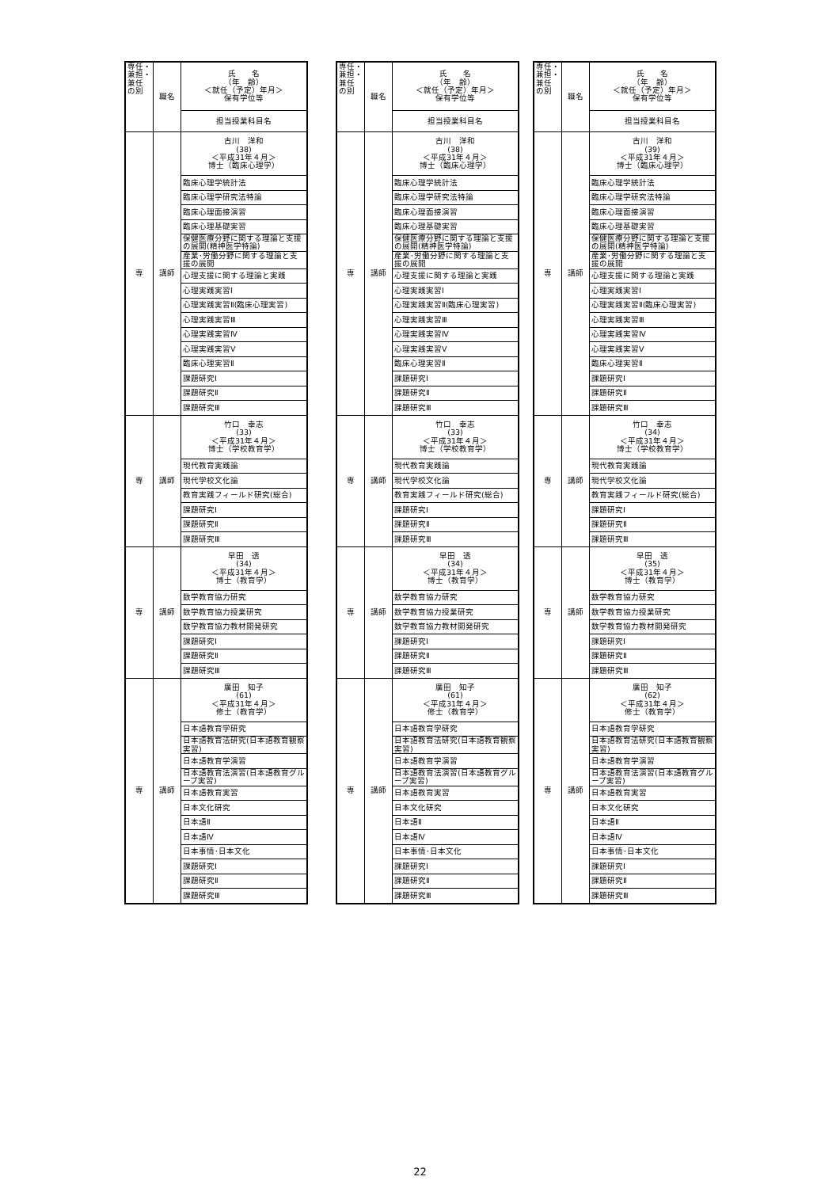| 専任・ 兼担・ 兼任 の別 | 職名 | 氏 名 （年 齢） ＜就任（予定）年月＞ 保有学位等 |
| | | 担当授業科目名 |
| 専 | 講師 | 古川 洋和 (38) ＜平成31年４月＞ 博士（臨床心理学） |
| | | 臨床心理学統計法 |
| | | 臨床心理学研究法特論 |
| | | 臨床心理面接演習 |
| | | 臨床心理基礎実習 |
| | | 保健医療分野に関する理論と支援の展開(精神医学特論) |
| | | 産業･労働分野に関する理論と支援の展開 |
| | | 心理支援に関する理論と実践 |
| | | 心理実践実習Ⅰ |
| | | 心理実践実習Ⅱ(臨床心理実習) |
| | | 心理実践実習Ⅲ |
| | | 心理実践実習Ⅳ |
| | | 心理実践実習Ⅴ |
| | | 臨床心理実習Ⅱ |
| | | 課題研究Ⅰ |
| | | 課題研究Ⅱ |
| | | 課題研究Ⅲ |
| 専 | 講師 | 竹口 幸志 (33) ＜平成31年４月＞ 博士（学校教育学） |
| | | 現代教育実践論 |
| | | 現代学校文化論 |
| | | 教育実践フィールド研究(総合) |
| | | 課題研究Ⅰ |
| | | 課題研究Ⅱ |
| | | 課題研究Ⅲ |
| 専 | 講師 | 早田 透 (34) ＜平成31年４月＞ 博士（教育学） |
| | | 数学教育協力研究 |
| | | 数学教育協力授業研究 |
| | | 数学教育協力教材開発研究 |
| | | 課題研究Ⅰ |
| | | 課題研究Ⅱ |
| | | 課題研究Ⅲ |
| 専 | 講師 | 廣田 知子 (61) ＜平成31年４月＞ 修士（教育学） |
| | | 日本語教育学研究 |
| | | 日本語教育法研究(日本語教育観察実習) |
| | | 日本語教育学演習 |
| | | 日本語教育法演習(日本語教育グループ実習) |
| | | 日本語教育実習 |
| | | 日本文化研究 |
| | | 日本語Ⅱ |
| | | 日本語Ⅳ |
| | | 日本事情･日本文化 |
| | | 課題研究Ⅰ |
| | | 課題研究Ⅱ |
| | | 課題研究Ⅲ |
| 専任・ 兼担・ 兼任 の別 | 職名 | 氏 名 （年 齢） ＜就任（予定）年月＞ 保有学位等 |
| | | 担当授業科目名 |
| 専 | 講師 | 古川 洋和 (38) ＜平成31年４月＞ 博士（臨床心理学） |
| | | 臨床心理学統計法 |
| | | 臨床心理学研究法特論 |
| | | 臨床心理面接演習 |
| | | 臨床心理基礎実習 |
| | | 保健医療分野に関する理論と支援の展開(精神医学特論) |
| | | 産業･労働分野に関する理論と支援の展開 |
| | | 心理支援に関する理論と実践 |
| | | 心理実践実習Ⅰ |
| | | 心理実践実習Ⅱ(臨床心理実習) |
| | | 心理実践実習Ⅲ |
| | | 心理実践実習Ⅳ |
| | | 心理実践実習Ⅴ |
| | | 臨床心理実習Ⅱ |
| | | 課題研究Ⅰ |
| | | 課題研究Ⅱ |
| | | 課題研究Ⅲ |
| 専 | 講師 | 竹口 幸志 (33) ＜平成31年４月＞ 博士（学校教育学） |
| | | 現代教育実践論 |
| | | 現代学校文化論 |
| | | 教育実践フィールド研究(総合) |
| | | 課題研究Ⅰ |
| | | 課題研究Ⅱ |
| | | 課題研究Ⅲ |
| 専 | 講師 | 早田 透 (34) ＜平成31年４月＞ 博士（教育学） |
| | | 数学教育協力研究 |
| | | 数学教育協力授業研究 |
| | | 数学教育協力教材開発研究 |
| | | 課題研究Ⅰ |
| | | 課題研究Ⅱ |
| | | 課題研究Ⅲ |
| 専 | 講師 | 廣田 知子 (61) ＜平成31年４月＞ 修士（教育学） |
| | | 日本語教育学研究 |
| | | 日本語教育法研究(日本語教育観察実習) |
| | | 日本語教育学演習 |
| | | 日本語教育法演習(日本語教育グループ実習) |
| | | 日本語教育実習 |
| | | 日本文化研究 |
| | | 日本語Ⅱ |
| | | 日本語Ⅳ |
| | | 日本事情･日本文化 |
| | | 課題研究Ⅰ |
| | | 課題研究Ⅱ |
| | | 課題研究Ⅲ |
| 専任・ 兼担・ 兼任 の別 | 職名 | 氏 名 （年 齢） ＜就任（予定）年月＞ 保有学位等 |
| | | 担当授業科目名 |
| 専 | 講師 | 古川 洋和 (39) ＜平成31年４月＞ 博士（臨床心理学） |
| | | 臨床心理学統計法 |
| | | 臨床心理学研究法特論 |
| | | 臨床心理面接演習 |
| | | 臨床心理基礎実習 |
| | | 保健医療分野に関する理論と支援の展開(精神医学特論) |
| | | 産業･労働分野に関する理論と支援の展開 |
| | | 心理支援に関する理論と実践 |
| | | 心理実践実習Ⅰ |
| | | 心理実践実習Ⅱ(臨床心理実習) |
| | | 心理実践実習Ⅲ |
| | | 心理実践実習Ⅳ |
| | | 心理実践実習Ⅴ |
| | | 臨床心理実習Ⅱ |
| | | 課題研究Ⅰ |
| | | 課題研究Ⅱ |
| | | 課題研究Ⅲ |
| 専 | 講師 | 竹口 幸志 (34) ＜平成31年４月＞ 博士（学校教育学） |
| | | 現代教育実践論 |
| | | 現代学校文化論 |
| | | 教育実践フィールド研究(総合) |
| | | 課題研究Ⅰ |
| | | 課題研究Ⅱ |
| | | 課題研究Ⅲ |
| 専 | 講師 | 早田 透 (35) ＜平成31年４月＞ 博士（教育学） |
| | | 数学教育協力研究 |
| | | 数学教育協力授業研究 |
| | | 数学教育協力教材開発研究 |
| | | 課題研究Ⅰ |
| | | 課題研究Ⅱ |
| | | 課題研究Ⅲ |
| 専 | 講師 | 廣田 知子 (62) ＜平成31年４月＞ 修士（教育学） |
| | | 日本語教育学研究 |
| | | 日本語教育法研究(日本語教育観察実習) |
| | | 日本語教育学演習 |
| | | 日本語教育法演習(日本語教育グループ実習) |
| | | 日本語教育実習 |
| | | 日本文化研究 |
| | | 日本語Ⅱ |
| | | 日本語Ⅳ |
| | | 日本事情･日本文化 |
| | | 課題研究Ⅰ |
| | | 課題研究Ⅱ |
| | | 課題研究Ⅲ |
22